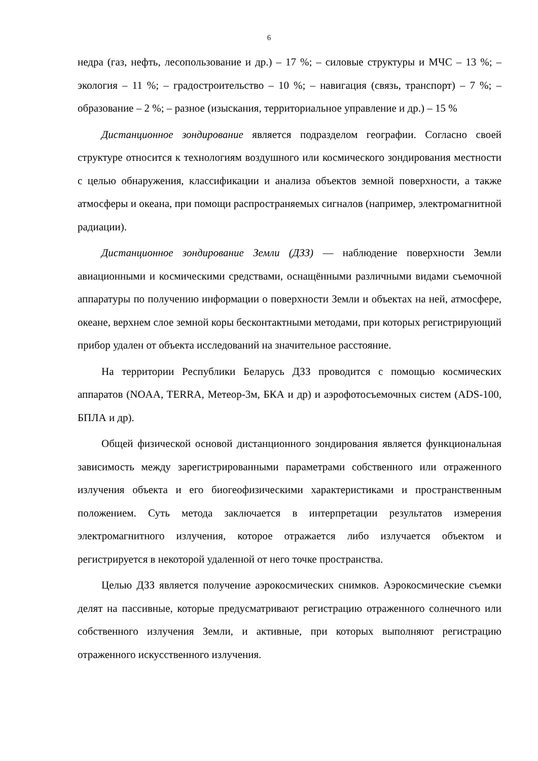6
недра (газ, нефть, лесопользование и др.) – 17 %; – силовые структуры и МЧС – 13 %; – экология – 11 %; – градостроительство – 10 %; – навигация (связь, транспорт) – 7 %; – образование – 2 %; – разное (изыскания, территориальное управление и др.) – 15 %
Дистанционное зондирование является подразделом географии. Согласно своей структуре относится к технологиям воздушного или космического зондирования местности с целью обнаружения, классификации и анализа объектов земной поверхности, а также атмосферы и океана, при помощи распространяемых сигналов (например, электромагнитной радиации).
Дистанционное зондирование Земли (ДЗЗ) — наблюдение поверхности Земли авиационными и космическими средствами, оснащёнными различными видами съемочной аппаратуры по получению информации о поверхности Земли и объектах на ней, атмосфере, океане, верхнем слое земной коры бесконтактными методами, при которых регистрирующий прибор удален от объекта исследований на значительное расстояние.
На территории Республики Беларусь ДЗЗ проводится с помощью космических аппаратов (NOAA, TERRA, Метеор-3м, БКА и др) и аэрофотосъемочных систем (ADS-100, БПЛА и др).
Общей физической основой дистанционного зондирования является функциональная зависимость между зарегистрированными параметрами собственного или отраженного излучения объекта и его биогеофизическими характеристиками и пространственным положением. Суть метода заключается в интерпретации результатов измерения электромагнитного излучения, которое отражается либо излучается объектом и регистрируется в некоторой удаленной от него точке пространства.
Целью ДЗЗ является получение аэрокосмических снимков. Аэрокосмические съемки делят на пассивные, которые предусматривают регистрацию отраженного солнечного или собственного излучения Земли, и активные, при которых выполняют регистрацию отраженного искусственного излучения.